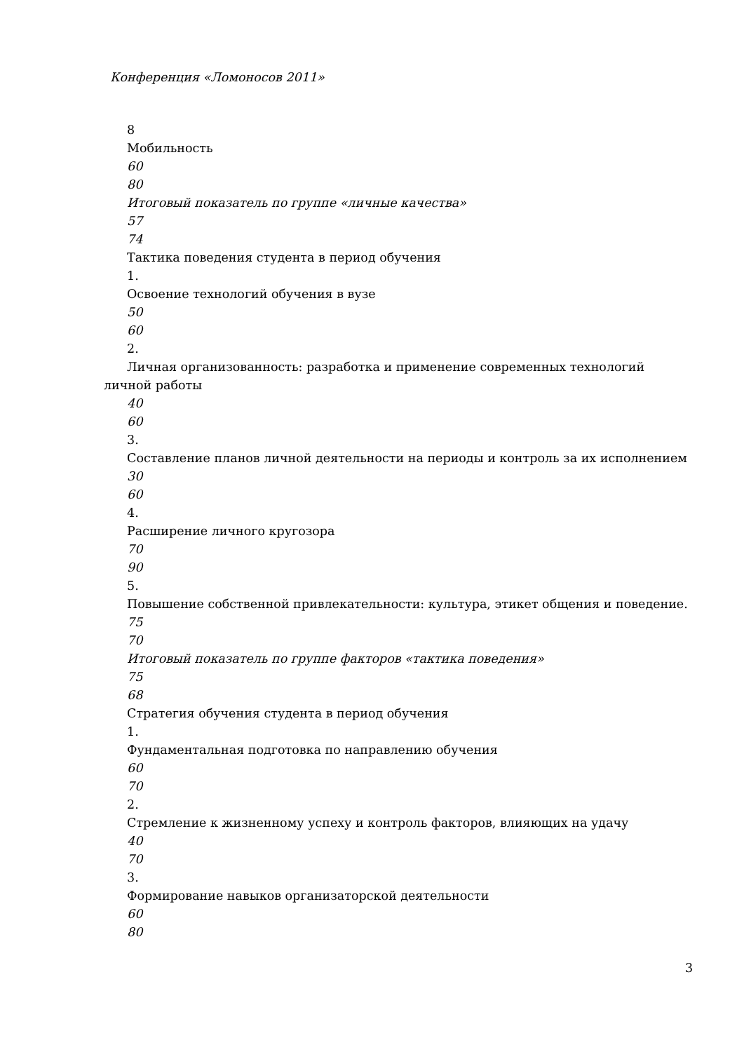Конференция «Ломоносов 2011»
8
Мобильность
60
80
Итоговый показатель по группе «личные качества»
57
74
Тактика поведения студента в период обучения
1.
Освоение технологий обучения в вузе
50
60
2.
Личная организованность: разработка и применение современных технологий личной работы
40
60
3.
Составление планов личной деятельности на периоды и контроль за их исполнением
30
60
4.
Расширение личного кругозора
70
90
5.
Повышение собственной привлекательности: культура, этикет общения и поведение.
75
70
Итоговый показатель по группе факторов «тактика поведения»
75
68
Стратегия обучения студента в период обучения
1.
Фундаментальная подготовка по направлению обучения
60
70
2.
Стремление к жизненному успеху и контроль факторов, влияющих на удачу
40
70
3.
Формирование навыков организаторской деятельности
60
80
3